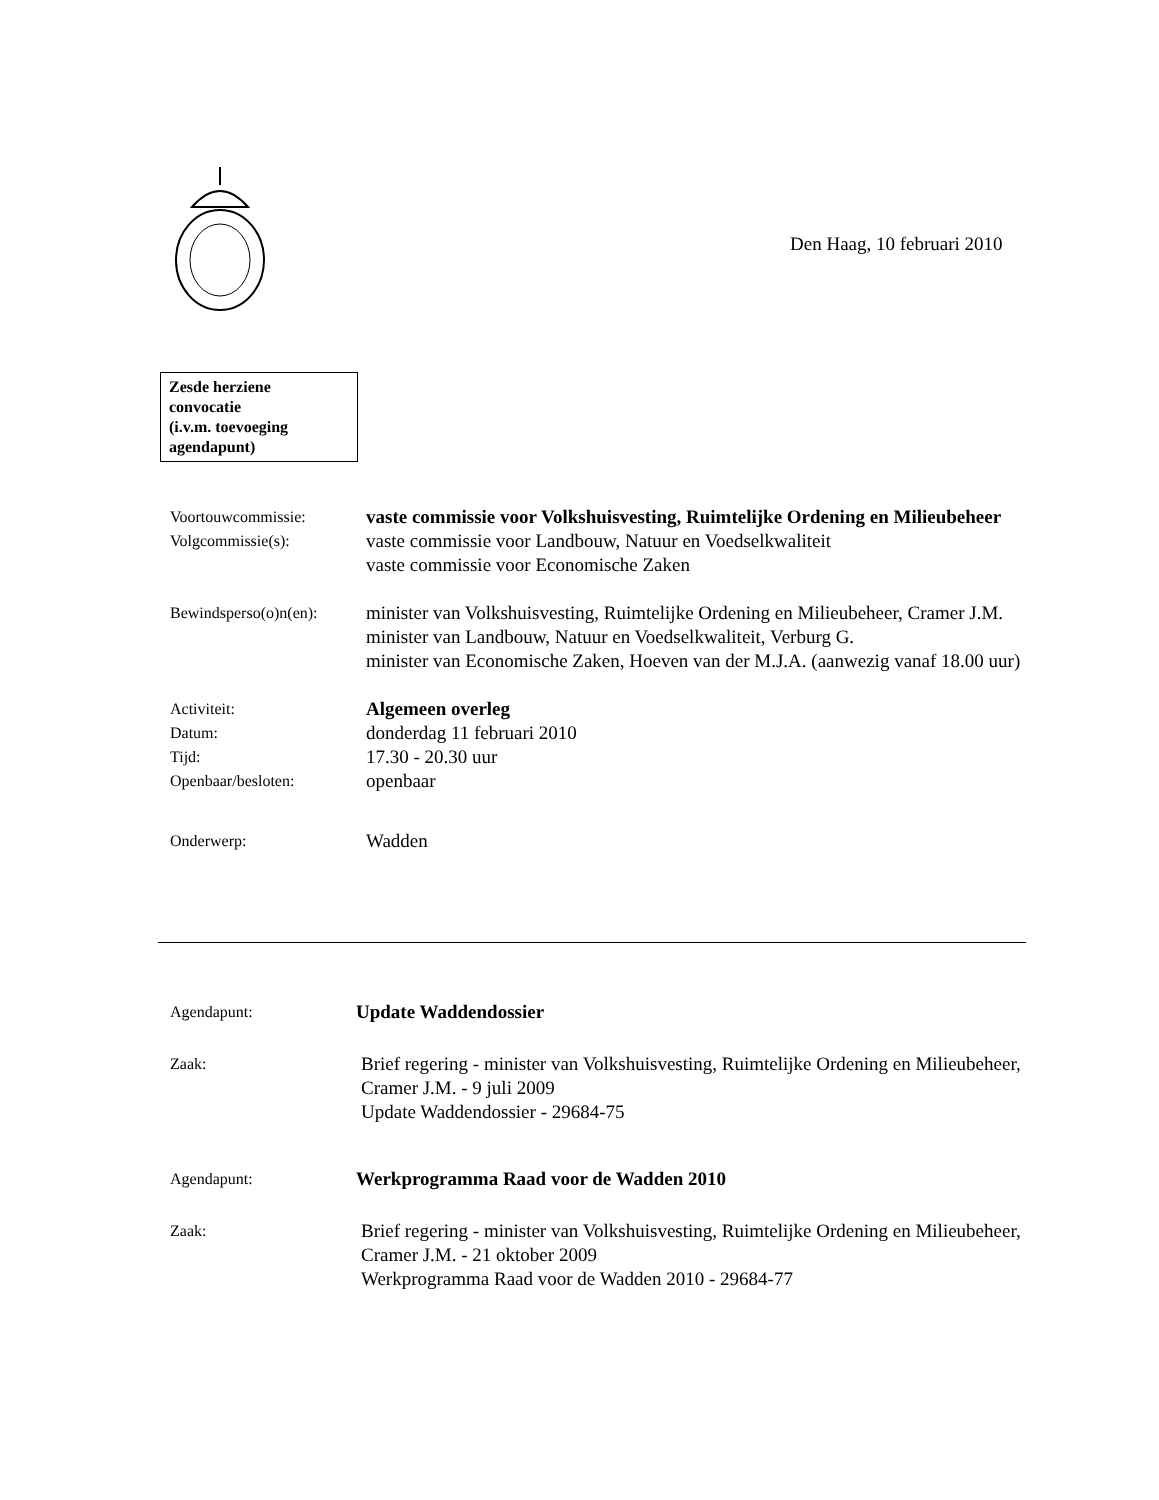Den Haag, 10 februari 2010
Zesde herziene
convocatie
(i.v.m. toevoeging
agendapunt)
Voortouwcommissie:
vaste commissie voor Volkshuisvesting, Ruimtelijke Ordening en Milieubeheer
Volgcommissie(s):
vaste commissie voor Landbouw, Natuur en Voedselkwaliteit
vaste commissie voor Economische Zaken
Bewindsperso(o)n(en):
minister van Volkshuisvesting, Ruimtelijke Ordening en Milieubeheer, Cramer J.M.
minister van Landbouw, Natuur en Voedselkwaliteit, Verburg G.
minister van Economische Zaken, Hoeven van der M.J.A. (aanwezig vanaf 18.00 uur)
Activiteit:
Algemeen overleg
Datum:
donderdag 11 februari 2010
Tijd:
17.30 - 20.30 uur
Openbaar/besloten:
openbaar
Onderwerp:
Wadden
Agendapunt:
Update Waddendossier
Zaak:
Brief regering - minister van Volkshuisvesting, Ruimtelijke Ordening en Milieubeheer, Cramer J.M. - 9 juli 2009
Update Waddendossier - 29684-75
Agendapunt:
Werkprogramma Raad voor de Wadden 2010
Zaak:
Brief regering - minister van Volkshuisvesting, Ruimtelijke Ordening en Milieubeheer, Cramer J.M. - 21 oktober 2009
Werkprogramma Raad voor de Wadden 2010 - 29684-77